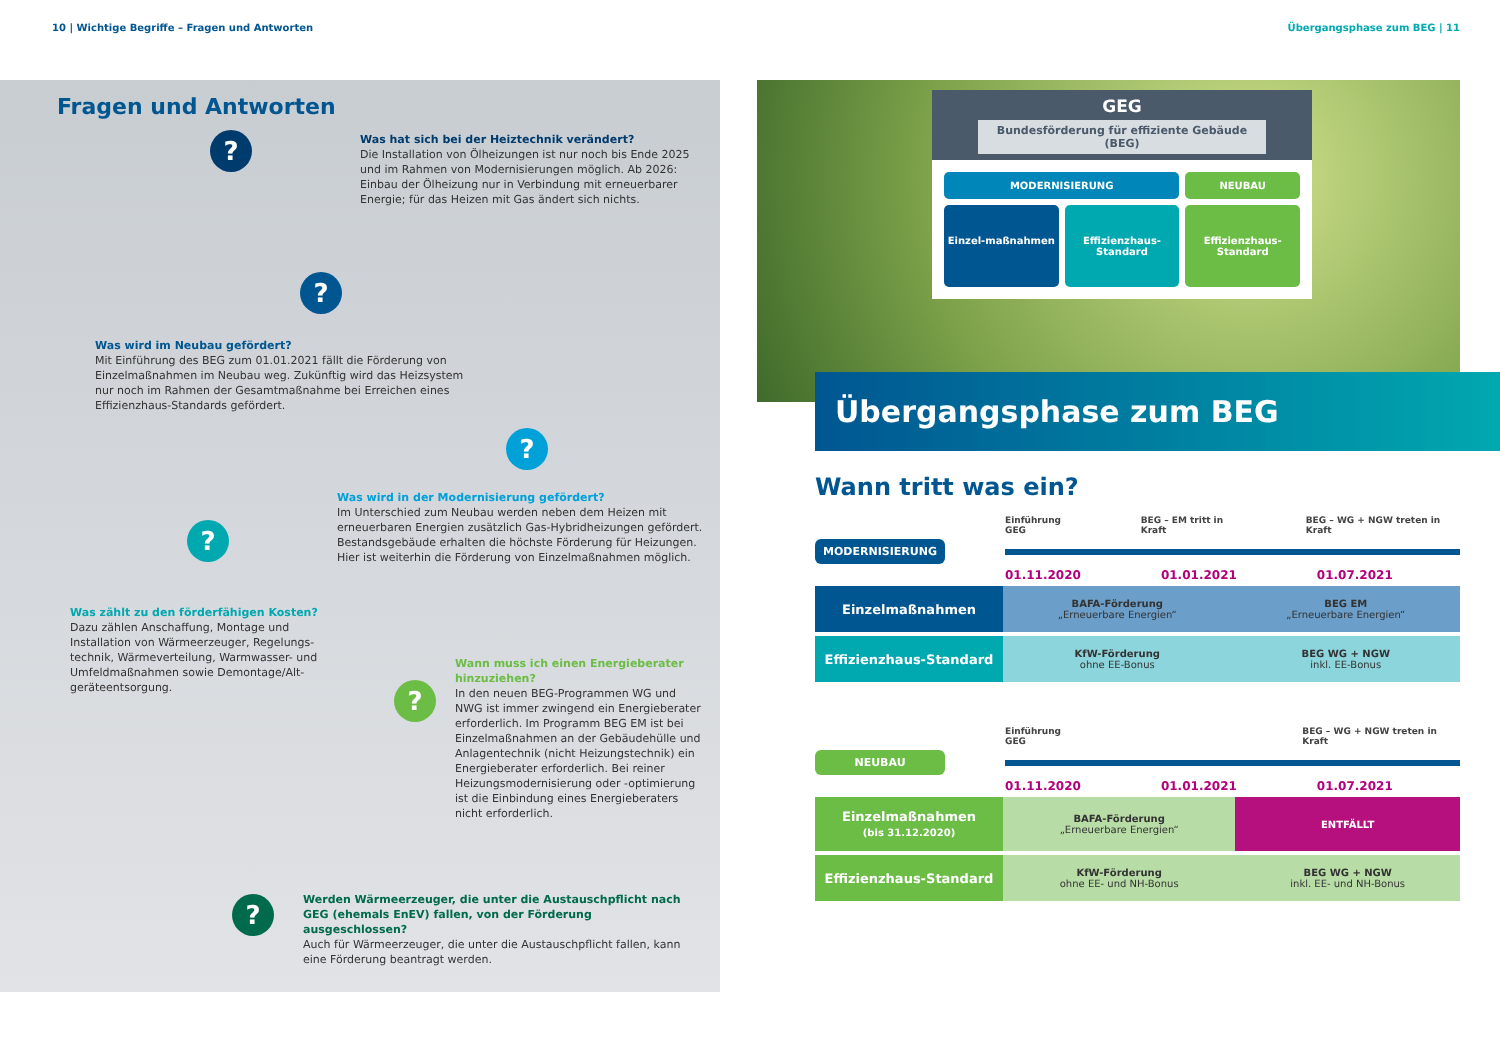10 | Wichtige Begriffe – Fragen und Antworten
Fragen und Antworten
?
Was hat sich bei der Heiztechnik verändert?
Die Installation von Ölheizungen ist nur noch bis Ende 2025 und im Rahmen von Modernisierungen möglich. Ab 2026: Einbau der Ölheizung nur in Verbindung mit erneuerbarer Energie; für das Heizen mit Gas ändert sich nichts.
?
Was wird im Neubau gefördert?
Mit Einführung des BEG zum 01.01.2021 fällt die Förderung von Einzelmaßnahmen im Neubau weg. Zukünftig wird das Heizsystem nur noch im Rahmen der Gesamtmaßnahme bei Erreichen eines Effizienzhaus-Standards gefördert.
?
Was wird in der Modernisierung gefördert?
Im Unterschied zum Neubau werden neben dem Heizen mit erneuerbaren Energien zusätzlich Gas-Hybridheizungen gefördert. Bestandsgebäude erhalten die höchste Förderung für Heizungen. Hier ist weiterhin die Förderung von Einzelmaßnahmen möglich.
?
Was zählt zu den förderfähigen Kosten?
Dazu zählen Anschaffung, Montage und Installation von Wärmeerzeuger, Regelungs-technik, Wärmeverteilung, Warmwasser- und Umfeldmaßnahmen sowie Demontage/Alt-geräteentsorgung.
?
Wann muss ich einen Energieberater hinzuziehen?
In den neuen BEG-Programmen WG und NWG ist immer zwingend ein Energieberater erforderlich. Im Programm BEG EM ist bei Einzelmaßnahmen an der Gebäudehülle und Anlagentechnik (nicht Heizungstechnik) ein Energieberater erforderlich. Bei reiner Heizungsmodernisierung oder -optimierung ist die Einbindung eines Energieberaters nicht erforderlich.
?
Werden Wärmeerzeuger, die unter die Austauschpflicht nach GEG (ehemals EnEV) fallen, von der Förderung ausgeschlossen?
Auch für Wärmeerzeuger, die unter die Austauschpflicht fallen, kann eine Förderung beantragt werden.
Übergangsphase zum BEG | 11
GEG
Bundesförderung für effiziente Gebäude (BEG)
MODERNISIERUNG
NEUBAU
Einzel-maßnahmen
Effizienzhaus-Standard
Effizienzhaus-Standard
Übergangsphase zum BEG
Wann tritt was ein?
Einführung GEG BEG – EM tritt in Kraft BEG – WG + NGW treten in Kraft
MODERNISIERUNG
01.11.2020 01.01.2021 01.07.2021
| Einzelmaßnahmen | BAFA-Förderung „Erneuerbare Energien“ | BEG EM „Erneuerbare Energien“ | |
| Effizienzhaus-Standard | KfW-Förderung ohne EE-Bonus | | BEG WG + NGW inkl. EE-Bonus |
Einführung GEG BEG – WG + NGW treten in Kraft
NEUBAU
01.11.2020 01.01.2021 01.07.2021
| Einzelmaßnahmen (bis 31.12.2020) | BAFA-Förderung „Erneuerbare Energien“ | ENTFÄLLT | |
| Effizienzhaus-Standard | KfW-Förderung ohne EE- und NH-Bonus | | BEG WG + NGW inkl. EE- und NH-Bonus |